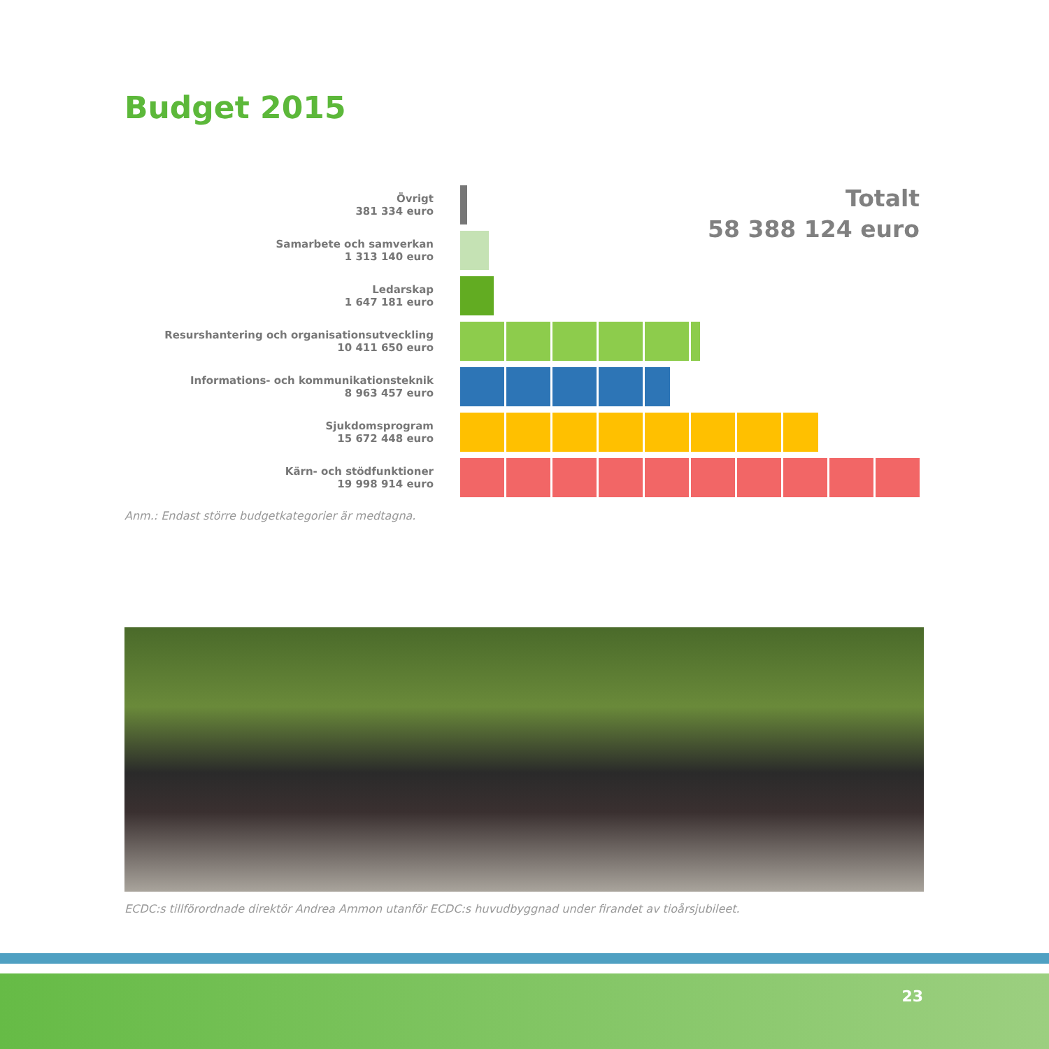Budget 2015
Totalt
58 388 124 euro
Övrigt
381 334 euro
Samarbete och samverkan
1 313 140 euro
Ledarskap
1 647 181 euro
Resurshantering och organisationsutveckling
10 411 650 euro
Informations- och kommunikationsteknik
8 963 457 euro
Sjukdomsprogram
15 672 448 euro
Kärn- och stödfunktioner
19 998 914 euro
Anm.: Endast större budgetkategorier är medtagna.
ECDC:s tillförordnade direktör Andrea Ammon utanför ECDC:s huvudbyggnad under firandet av tioårsjubileet.
23